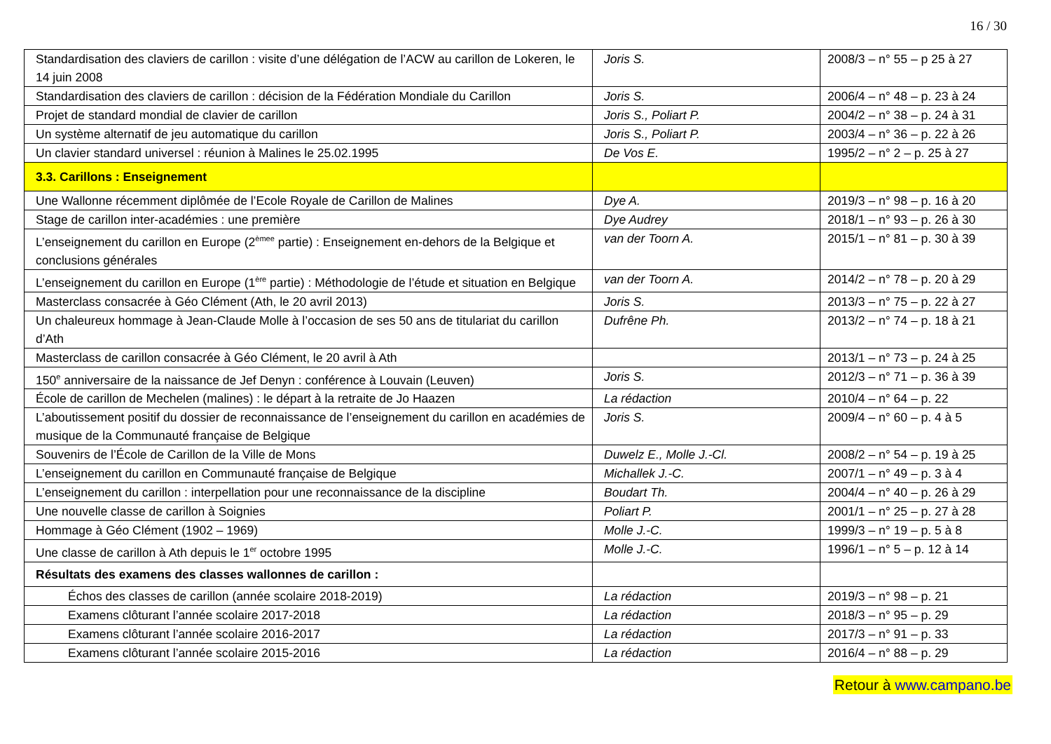16 / 30
| Standardisation des claviers de carillon : visite d’une délégation de l’ACW au carillon de Lokeren, le 14 juin 2008 | Joris S. | 2008/3 – n° 55 – p 25 à 27 |
| Standardisation des claviers de carillon : décision de la Fédération Mondiale du Carillon | Joris S. | 2006/4 – n° 48 – p. 23 à 24 |
| Projet de standard mondial de clavier de carillon | Joris S., Poliart P. | 2004/2 – n° 38 – p. 24 à 31 |
| Un système alternatif de jeu automatique du carillon | Joris S., Poliart P. | 2003/4 – n° 36 – p. 22 à 26 |
| Un clavier standard universel : réunion à Malines le 25.02.1995 | De Vos E. | 1995/2 – n° 2 – p. 25 à 27 |
| 3.3. Carillons : Enseignement | | |
| Une Wallonne récemment diplômée de l’Ecole Royale de Carillon de Malines | Dye A. | 2019/3 – n° 98 – p. 16 à 20 |
| Stage de carillon inter-académies : une première | Dye Audrey | 2018/1 – n° 93 – p. 26 à 30 |
| L’enseignement du carillon en Europe (2<sup>èmee</sup> partie) : Enseignement en-dehors de la Belgique et conclusions générales | van der Toorn A. | 2015/1 – n° 81 – p. 30 à 39 |
| L’enseignement du carillon en Europe (1<sup>ère</sup> partie) : Méthodologie de l’étude et situation en Belgique | van der Toorn A. | 2014/2 – n° 78 – p. 20 à 29 |
| Masterclass consacrée à Géo Clément (Ath, le 20 avril 2013) | Joris S. | 2013/3 – n° 75 – p. 22 à 27 |
| Un chaleureux hommage à Jean-Claude Molle à l’occasion de ses 50 ans de titulariat du carillon d’Ath | Dufrêne Ph. | 2013/2 – n° 74 – p. 18 à 21 |
| Masterclass de carillon consacrée à Géo Clément, le 20 avril à Ath | | 2013/1 – n° 73 – p. 24 à 25 |
| 150<sup>e</sup> anniversaire de la naissance de Jef Denyn : conférence à Louvain (Leuven) | Joris S. | 2012/3 – n° 71 – p. 36 à 39 |
| École de carillon de Mechelen (malines) : le départ à la retraite de Jo Haazen | La rédaction | 2010/4 – n° 64 – p. 22 |
| L’aboutissement positif du dossier de reconnaissance de l’enseignement du carillon en académies de musique de la Communauté française de Belgique | Joris S. | 2009/4 – n° 60 – p. 4 à 5 |
| Souvenirs de l’École de Carillon de la Ville de Mons | Duwelz E., Molle J.-Cl. | 2008/2 – n° 54 – p. 19 à 25 |
| L’enseignement du carillon en Communauté française de Belgique | Michallek J.-C. | 2007/1 – n° 49 – p. 3 à 4 |
| L’enseignement du carillon : interpellation pour une reconnaissance de la discipline | Boudart Th. | 2004/4 – n° 40 – p. 26 à 29 |
| Une nouvelle classe de carillon à Soignies | Poliart P. | 2001/1 – n° 25 – p. 27 à 28 |
| Hommage à Géo Clément (1902 – 1969) | Molle J.-C. | 1999/3 – n° 19 – p. 5 à 8 |
| Une classe de carillon à Ath depuis le 1<sup>er</sup> octobre 1995 | Molle J.-C. | 1996/1 – n° 5 – p. 12 à 14 |
| Résultats des examens des classes wallonnes de carillon : | | |
| Échos des classes de carillon (année scolaire 2018-2019) | La rédaction | 2019/3 – n° 98 – p. 21 |
| Examens clôturant l’année scolaire 2017-2018 | La rédaction | 2018/3 – n° 95 – p. 29 |
| Examens clôturant l’année scolaire 2016-2017 | La rédaction | 2017/3 – n° 91 – p. 33 |
| Examens clôturant l’année scolaire 2015-2016 | La rédaction | 2016/4 – n° 88 – p. 29 |
Retour à www.campano.be